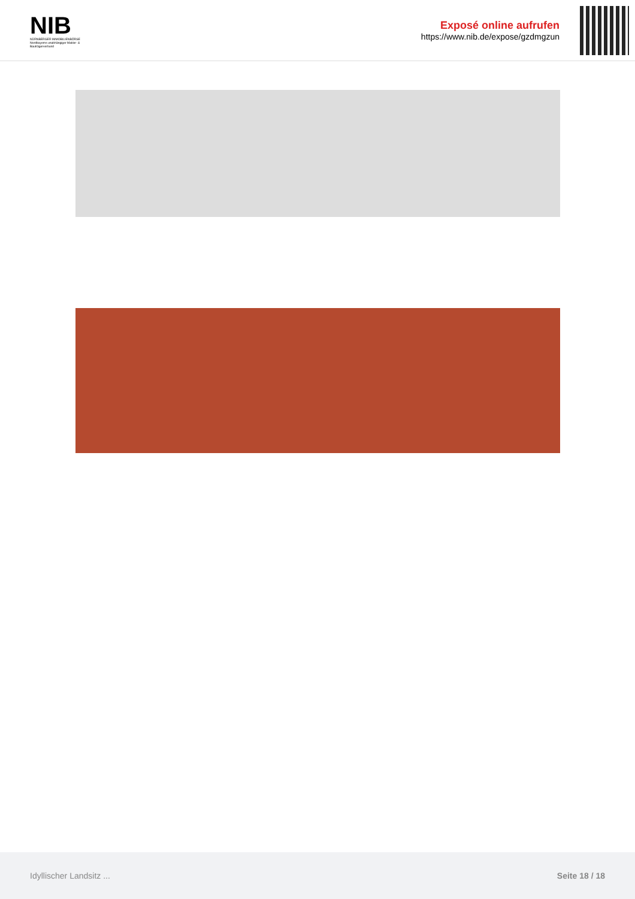NIB
NÜRNBERGER IMMOBILIENBÖRSE
Nordbayerns unabhängiger Makler- & Bauträgerverbund
Exposé online aufrufen
https://www.nib.de/expose/gzdmgzun
Idyllischer Landsitz ... Seite 18 / 18